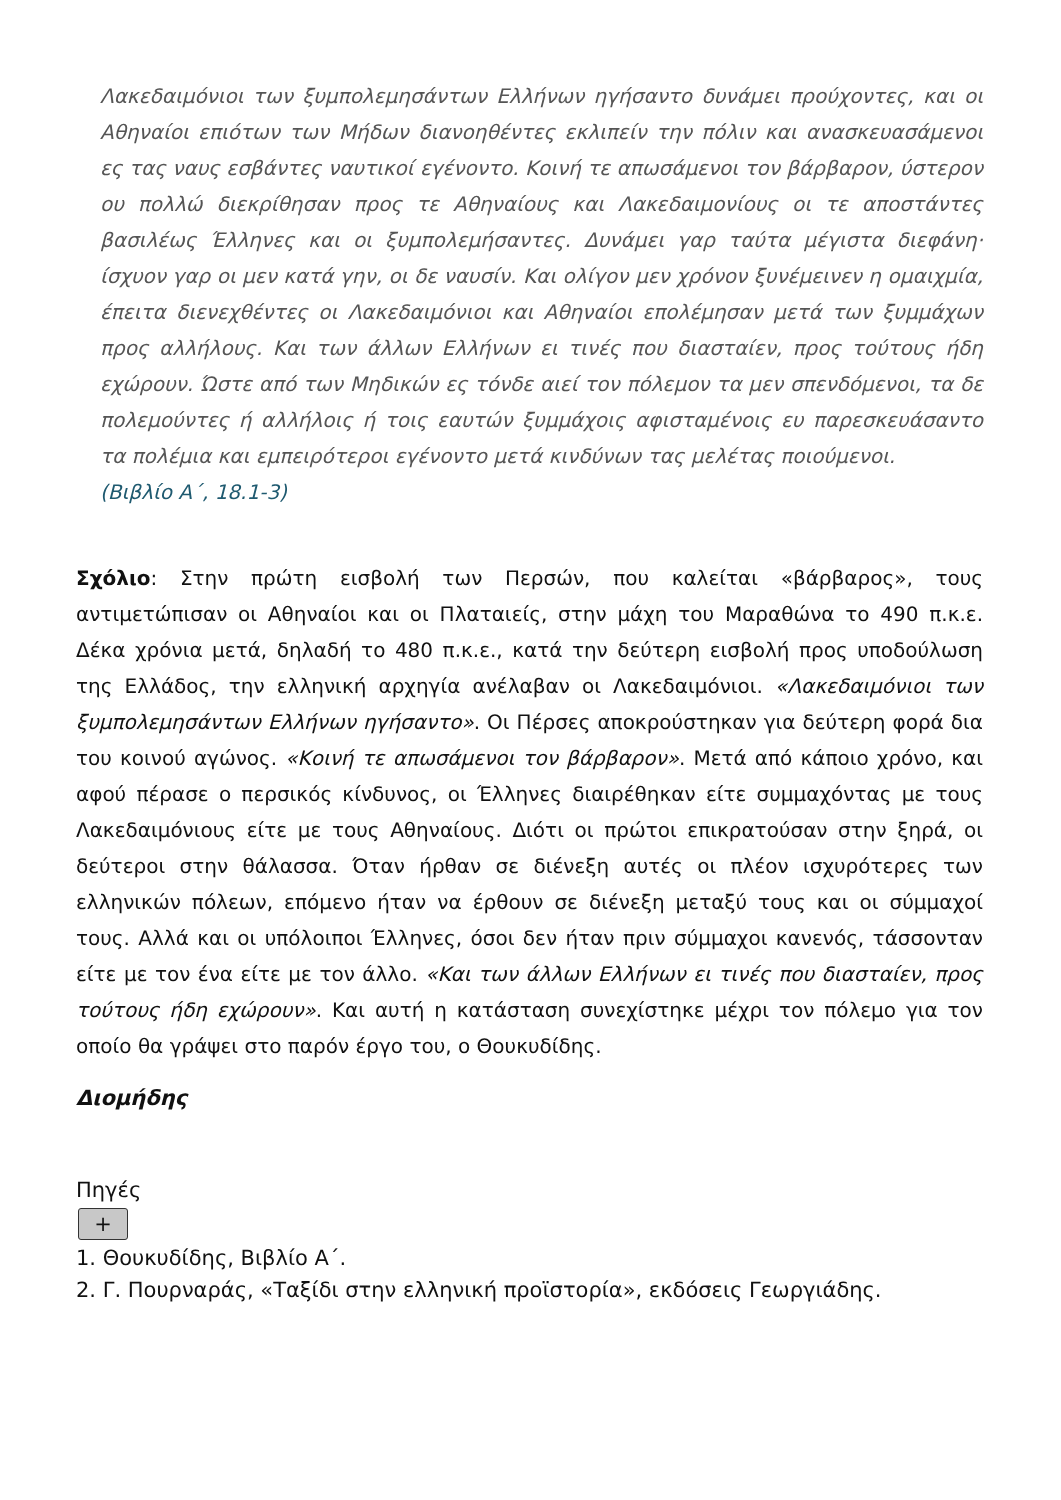Λακεδαιμόνιοι των ξυμπολεμησάντων Ελλήνων ηγήσαντο δυνάμει προύχοντες, και οι Αθηναίοι επιότων των Μήδων διανοηθέντες εκλιπείν την πόλιν και ανασκευασάμενοι ες τας ναυς εσβάντες ναυτικοί εγένοντο. Κοινή τε απωσάμενοι τον βάρβαρον, ύστερον ου πολλώ διεκρίθησαν προς τε Αθηναίους και Λακεδαιμονίους οι τε αποστάντες βασιλέως Έλληνες και οι ξυμπολεμήσαντες. Δυνάμει γαρ ταύτα μέγιστα διεφάνη· ίσχυον γαρ οι μεν κατά γην, οι δε ναυσίν. Και ολίγον μεν χρόνον ξυνέμεινεν η ομαιχμία, έπειτα διενεχθέντες οι Λακεδαιμόνιοι και Αθηναίοι επολέμησαν μετά των ξυμμάχων προς αλλήλους. Και των άλλων Ελλήνων ει τινές που διασταίεν, προς τούτους ήδη εχώρουν. Ώστε από των Μηδικών ες τόνδε αιεί τον πόλεμον τα μεν σπενδόμενοι, τα δε πολεμούντες ή αλλήλοις ή τοις εαυτών ξυμμάχοις αφισταμένοις ευ παρεσκευάσαντο τα πολέμια και εμπειρότεροι εγένοντο μετά κινδύνων τας μελέτας ποιούμενοι.
(Βιβλίο Α΄, 18.1-3)
Σχόλιο: Στην πρώτη εισβολή των Περσών, που καλείται «βάρβαρος», τους αντιμετώπισαν οι Αθηναίοι και οι Πλαταιείς, στην μάχη του Μαραθώνα το 490 π.κ.ε. Δέκα χρόνια μετά, δηλαδή το 480 π.κ.ε., κατά την δεύτερη εισβολή προς υποδούλωση της Ελλάδος, την ελληνική αρχηγία ανέλαβαν οι Λακεδαιμόνιοι. «Λακεδαιμόνιοι των ξυμπολεμησάντων Ελλήνων ηγήσαντο». Οι Πέρσες αποκρούστηκαν για δεύτερη φορά δια του κοινού αγώνος. «Κοινή τε απωσάμενοι τον βάρβαρον». Μετά από κάποιο χρόνο, και αφού πέρασε ο περσικός κίνδυνος, οι Έλληνες διαιρέθηκαν είτε συμμαχόντας με τους Λακεδαιμόνιους είτε με τους Αθηναίους. Διότι οι πρώτοι επικρατούσαν στην ξηρά, οι δεύτεροι στην θάλασσα. Όταν ήρθαν σε διένεξη αυτές οι πλέον ισχυρότερες των ελληνικών πόλεων, επόμενο ήταν να έρθουν σε διένεξη μεταξύ τους και οι σύμμαχοί τους. Αλλά και οι υπόλοιποι Έλληνες, όσοι δεν ήταν πριν σύμμαχοι κανενός, τάσσονταν είτε με τον ένα είτε με τον άλλο. «Και των άλλων Ελλήνων ει τινές που διασταίεν, προς τούτους ήδη εχώρουν». Και αυτή η κατάσταση συνεχίστηκε μέχρι τον πόλεμο για τον οποίο θα γράψει στο παρόν έργο του, ο Θουκυδίδης.
Διομήδης
Πηγές
+
1. Θουκυδίδης, Βιβλίο Α΄.
2. Γ. Πουρναράς, «Ταξίδι στην ελληνική προϊστορία», εκδόσεις Γεωργιάδης.